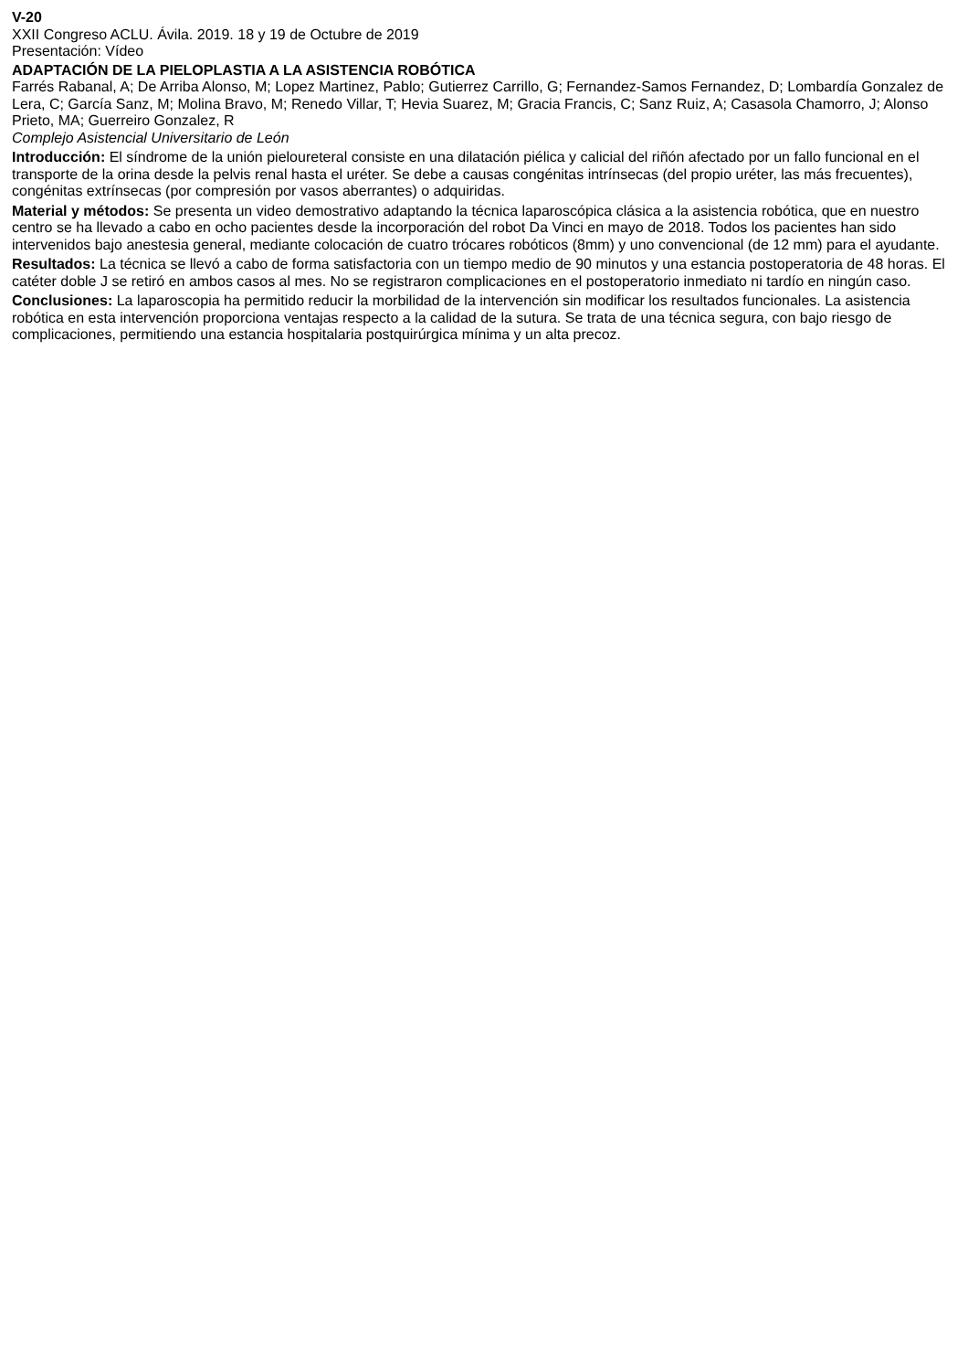V-20
XXII Congreso ACLU. Ávila. 2019. 18 y 19 de Octubre de 2019
Presentación: Vídeo
ADAPTACIÓN DE LA PIELOPLASTIA A LA ASISTENCIA ROBÓTICA
Farrés Rabanal, A; De Arriba Alonso, M; Lopez Martinez, Pablo; Gutierrez Carrillo, G; Fernandez-Samos Fernandez, D; Lombardía Gonzalez de Lera, C; García Sanz, M; Molina Bravo, M; Renedo Villar, T; Hevia Suarez, M; Gracia Francis, C; Sanz Ruiz, A; Casasola Chamorro, J; Alonso Prieto, MA; Guerreiro Gonzalez, R
Complejo Asistencial Universitario de León
Introducción: El síndrome de la unión pieloureteral consiste en una dilatación piélica y calicial del riñón afectado por un fallo funcional en el transporte de la orina desde la pelvis renal hasta el uréter. Se debe a causas congénitas intrínsecas (del propio uréter, las más frecuentes), congénitas extrínsecas (por compresión por vasos aberrantes) o adquiridas.
Material y métodos: Se presenta un video demostrativo adaptando la técnica laparoscópica clásica a la asistencia robótica, que en nuestro centro se ha llevado a cabo en ocho pacientes desde la incorporación del robot Da Vinci en mayo de 2018. Todos los pacientes han sido intervenidos bajo anestesia general, mediante colocación de cuatro trócares robóticos (8mm) y uno convencional (de 12 mm) para el ayudante.
Resultados: La técnica se llevó a cabo de forma satisfactoria con un tiempo medio de 90 minutos y una estancia postoperatoria de 48 horas. El catéter doble J se retiró en ambos casos al mes. No se registraron complicaciones en el postoperatorio inmediato ni tardío en ningún caso.
Conclusiones: La laparoscopia ha permitido reducir la morbilidad de la intervención sin modificar los resultados funcionales. La asistencia robótica en esta intervención proporciona ventajas respecto a la calidad de la sutura. Se trata de una técnica segura, con bajo riesgo de complicaciones, permitiendo una estancia hospitalaria postquirúrgica mínima y un alta precoz.